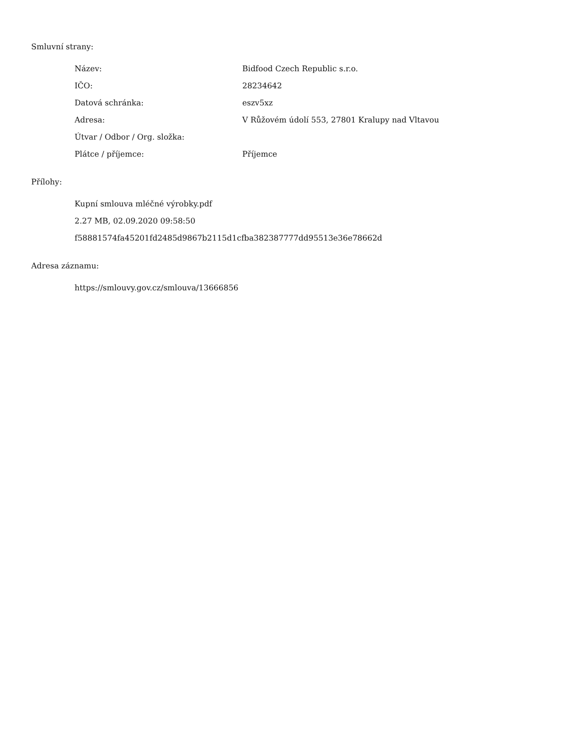Smluvní strany:
| Název: | Bidfood Czech Republic s.r.o. |
| IČO: | 28234642 |
| Datová schránka: | eszv5xz |
| Adresa: | V Růžovém údolí 553, 27801 Kralupy nad Vltavou |
| Útvar / Odbor / Org. složka: | |
| Plátce / příjemce: | Příjemce |
Přílohy:
Kupní smlouva mléčné výrobky.pdf
2.27 MB, 02.09.2020 09:58:50
f58881574fa45201fd2485d9867b2115d1cfba382387777dd95513e36e78662d
Adresa záznamu:
https://smlouvy.gov.cz/smlouva/13666856